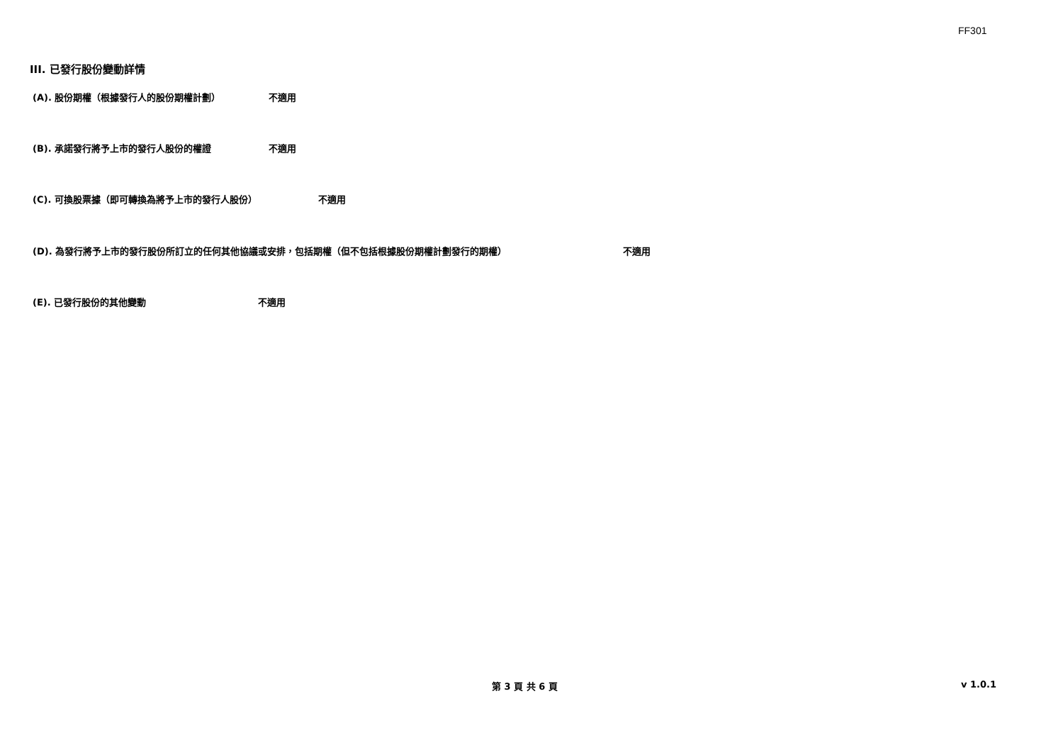FF301
III. 已發行股份變動詳情
(A). 股份期權（根據發行人的股份期權計劃） 不適用
(B). 承諾發行將予上市的發行人股份的權證 不適用
(C). 可換股票據（即可轉換為將予上市的發行人股份） 不適用
(D). 為發行將予上市的發行股份所訂立的任何其他協議或安排，包括期權（但不包括根據股份期權計劃發行的期權） 不適用
(E). 已發行股份的其他變動 不適用
第 3 頁 共 6 頁 v 1.0.1